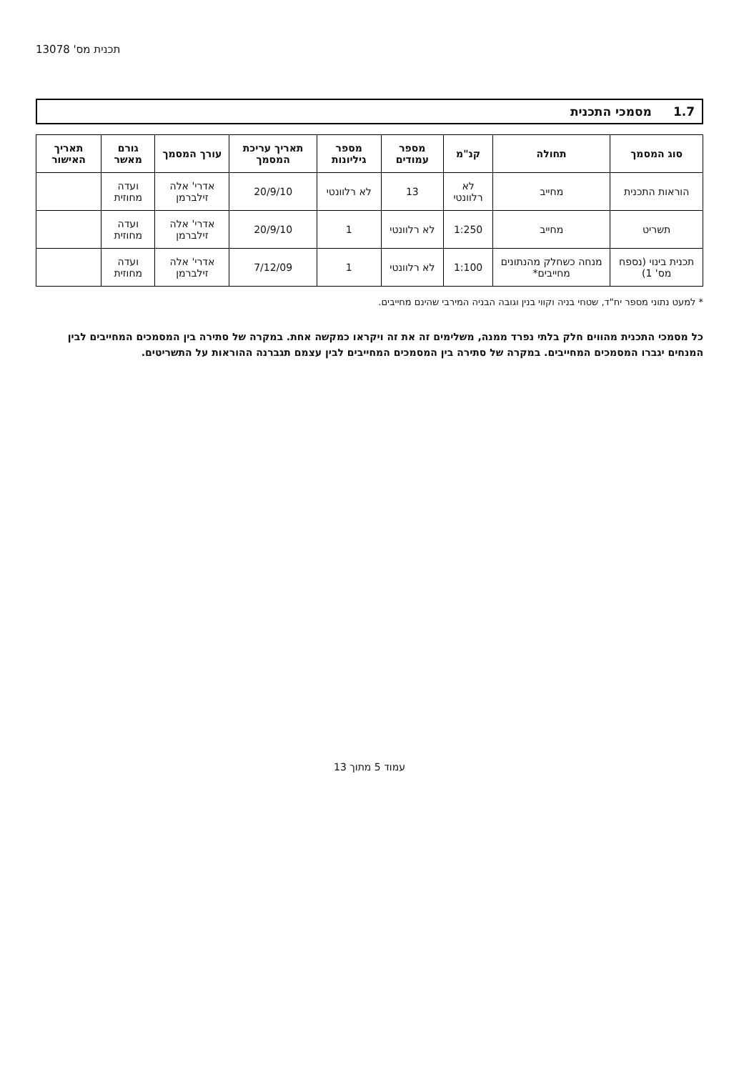תכנית מס' 13078
1.7 מסמכי התכנית
| סוג המסמך | תחולה | קנ"מ | מספר עמודים | מספר גיליונות | תאריך עריכת המסמך | עורך המסמך | גורם מאשר | תאריך האישור |
| --- | --- | --- | --- | --- | --- | --- | --- | --- |
| הוראות התכנית | מחייב | לא רלוונטי | 13 | לא רלוונטי | 20/9/10 | אדרי' אלה זילברמן | ועדה מחוזית | |
| תשריט | מחייב | 1:250 | לא רלוונטי | 1 | 20/9/10 | אדרי' אלה זילברמן | ועדה מחוזית | |
| תכנית בינוי (נספח מס' 1) | מנחה כשחלק מהנתונים מחייבים* | 1:100 | לא רלוונטי | 1 | 7/12/09 | אדרי' אלה זילברמן | ועדה מחוזית | |
* למעט נתוני מספר יח"ד, שטחי בניה וקווי בנין וגובה הבניה המירבי שהינם מחייבים.
כל מסמכי התכנית מהווים חלק בלתי נפרד ממנה, משלימים זה את זה ויקראו כמקשה אחת. במקרה של סתירה בין המסמכים המחייבים לבין המנחים יגברו המסמכים המחייבים. במקרה של סתירה בין המסמכים המחייבים לבין עצמם תגברנה ההוראות על התשריטים.
עמוד 5 מתוך 13